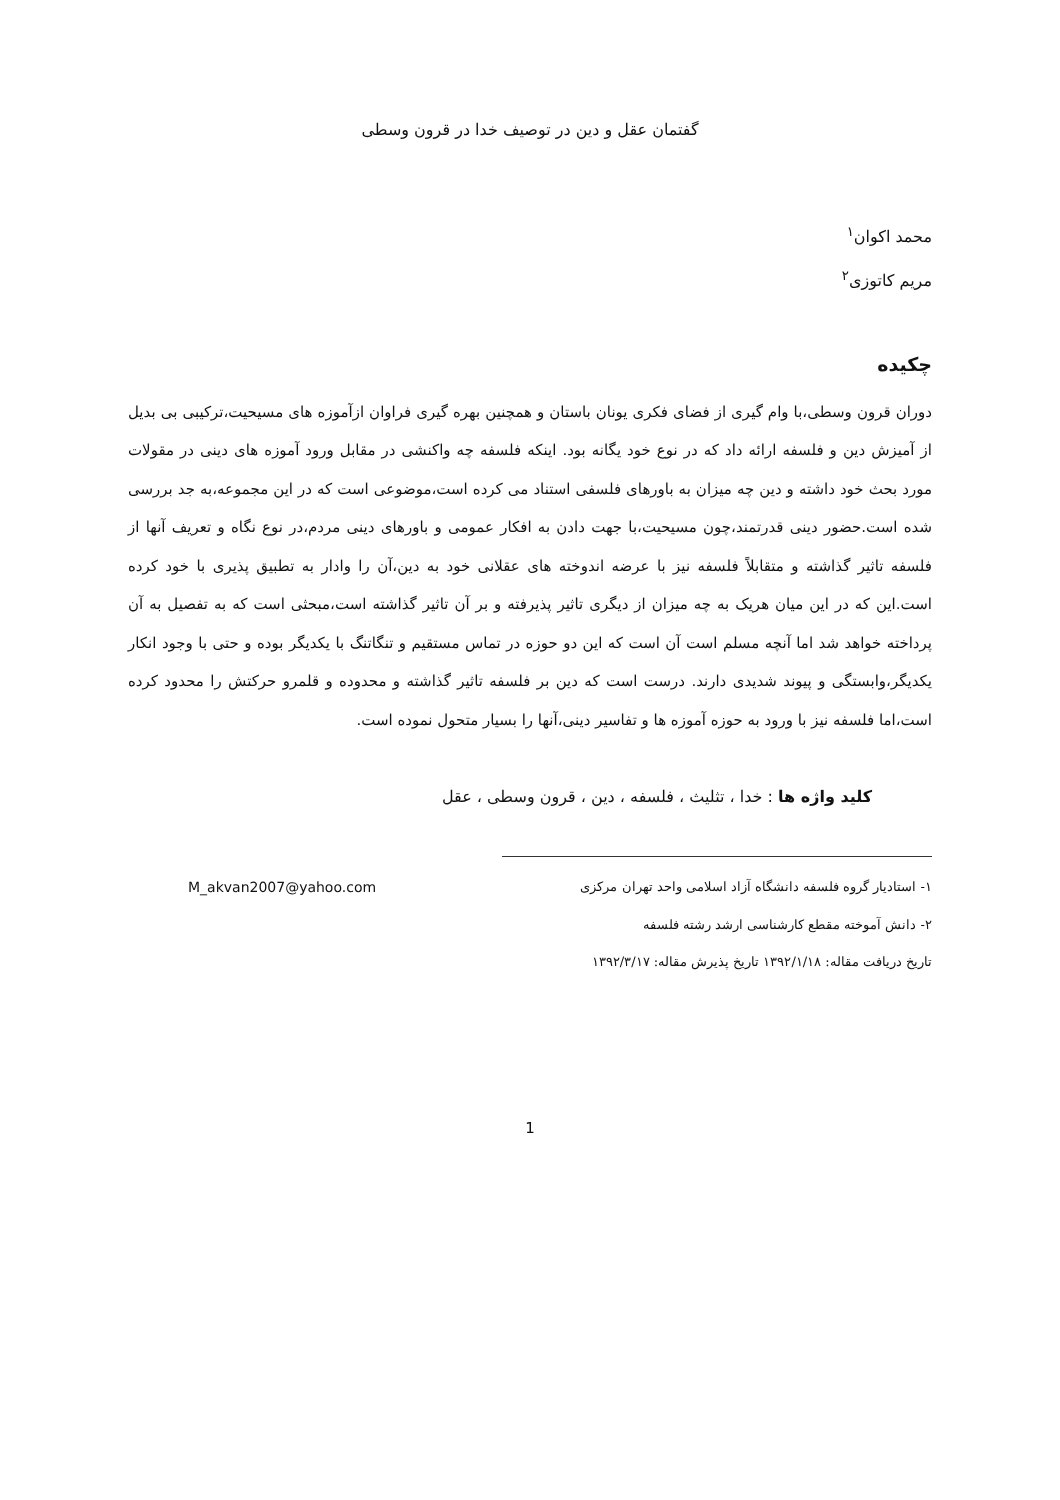گفتمان عقل و دین در توصیف خدا در قرون وسطی
محمد اکوان<sup>۱</sup>
مریم کاتوزی<sup>۲</sup>
چکیده
دوران قرون وسطی،با وام گیری از فضای فکری یونان باستان و همچنین بهره گیری فراوان ازآموزه های مسیحیت،ترکیبی بی بدیل از آمیزش دین و فلسفه ارائه داد که در نوع خود یگانه بود. اینکه فلسفه چه واکنشی در مقابل ورود آموزه های دینی در مقولات مورد بحث خود داشته و دین چه میزان به باورهای فلسفی استناد می کرده است،موضوعی است که در این مجموعه،به جد بررسی شده است.حضور دینی قدرتمند،چون مسیحیت،با جهت دادن به افکار عمومی و باورهای دینی مردم،در نوع نگاه و تعریف آنها از فلسفه تاثیر گذاشته و متقابلاً فلسفه نیز با عرضه اندوخته های عقلانی خود به دین،آن را وادار به تطبیق پذیری با خود کرده است.این که در این میان هریک به چه میزان از دیگری تاثیر پذیرفته و بر آن تاثیر گذاشته است،مبحثی است که به تفصیل به آن پرداخته خواهد شد اما آنچه مسلم است آن است که این دو حوزه در تماس مستقیم و تنگاتنگ با یکدیگر بوده و حتی با وجود انکار یکدیگر،وابستگی و پیوند شدیدی دارند. درست است که دین بر فلسفه تاثیر گذاشته و محدوده و قلمرو حرکتش را محدود کرده است،اما فلسفه نیز با ورود به حوزه آموزه ها و تفاسیر دینی،آنها را بسیار متحول نموده است.
کلید واژه ها : خدا ، تثلیث ، فلسفه ، دین ، قرون وسطی ، عقل
۱- استادیار گروه فلسفه دانشگاه آزاد اسلامی واحد تهران مرکزی M_akvan2007@yahoo.com
۲- دانش آموخته مقطع کارشناسی ارشد رشته فلسفه
تاریخ دریافت مقاله: ۱۳۹۲/۱/۱۸ تاریخ پذیرش مقاله: ۱۳۹۲/۳/۱۷
1